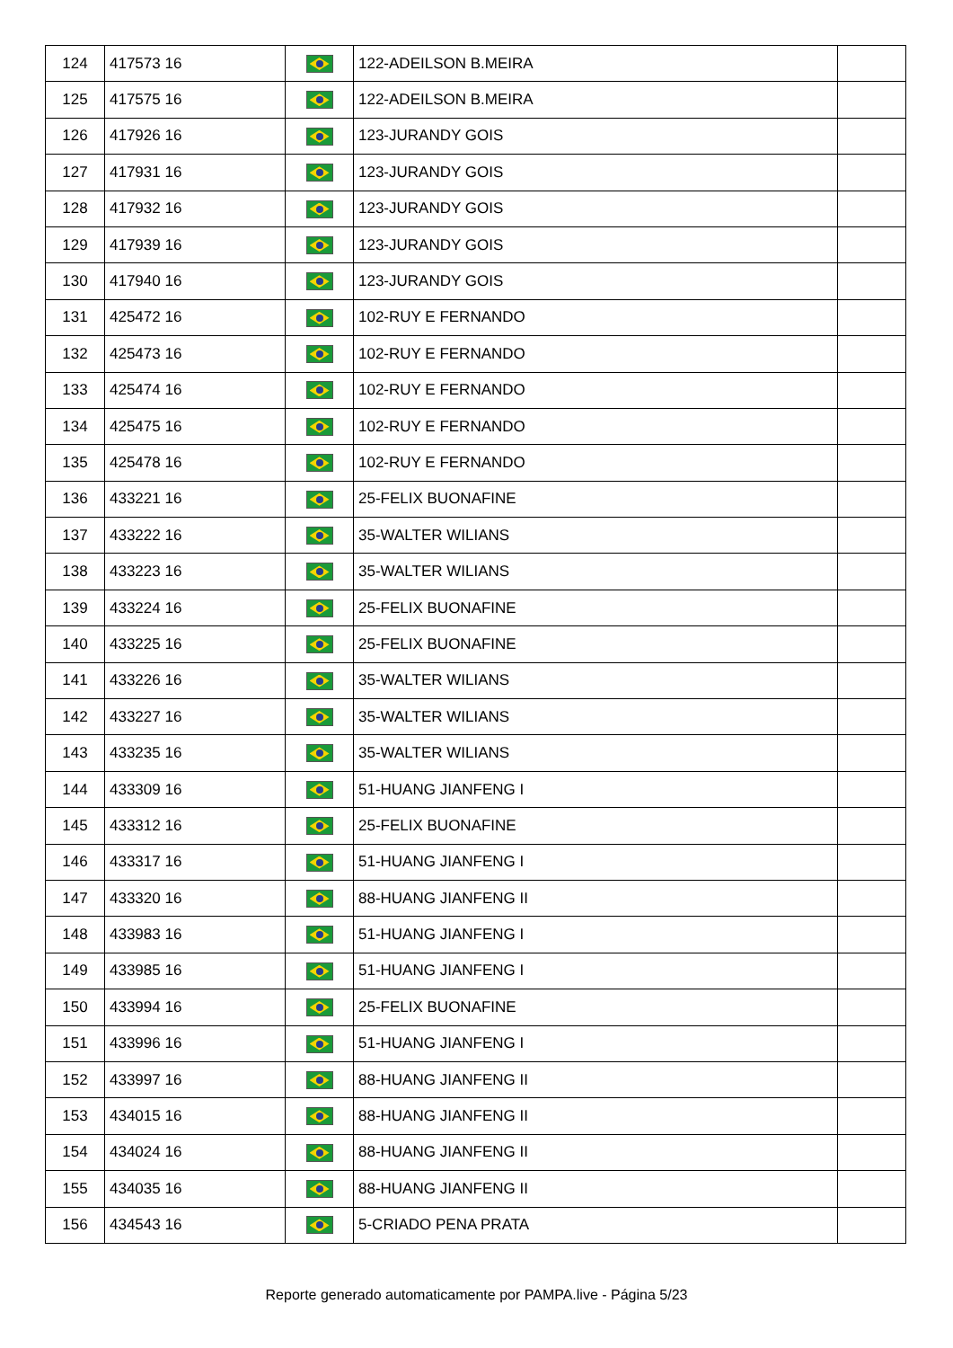| 124 | 417573 16 | | 122-ADEILSON B.MEIRA | |
| 125 | 417575 16 | | 122-ADEILSON B.MEIRA | |
| 126 | 417926 16 | | 123-JURANDY GOIS | |
| 127 | 417931 16 | | 123-JURANDY GOIS | |
| 128 | 417932 16 | | 123-JURANDY GOIS | |
| 129 | 417939 16 | | 123-JURANDY GOIS | |
| 130 | 417940 16 | | 123-JURANDY GOIS | |
| 131 | 425472 16 | | 102-RUY E FERNANDO | |
| 132 | 425473 16 | | 102-RUY E FERNANDO | |
| 133 | 425474 16 | | 102-RUY E FERNANDO | |
| 134 | 425475 16 | | 102-RUY E FERNANDO | |
| 135 | 425478 16 | | 102-RUY E FERNANDO | |
| 136 | 433221 16 | | 25-FELIX BUONAFINE | |
| 137 | 433222 16 | | 35-WALTER WILIANS | |
| 138 | 433223 16 | | 35-WALTER WILIANS | |
| 139 | 433224 16 | | 25-FELIX BUONAFINE | |
| 140 | 433225 16 | | 25-FELIX BUONAFINE | |
| 141 | 433226 16 | | 35-WALTER WILIANS | |
| 142 | 433227 16 | | 35-WALTER WILIANS | |
| 143 | 433235 16 | | 35-WALTER WILIANS | |
| 144 | 433309 16 | | 51-HUANG JIANFENG I | |
| 145 | 433312 16 | | 25-FELIX BUONAFINE | |
| 146 | 433317 16 | | 51-HUANG JIANFENG I | |
| 147 | 433320 16 | | 88-HUANG JIANFENG II | |
| 148 | 433983 16 | | 51-HUANG JIANFENG I | |
| 149 | 433985 16 | | 51-HUANG JIANFENG I | |
| 150 | 433994 16 | | 25-FELIX BUONAFINE | |
| 151 | 433996 16 | | 51-HUANG JIANFENG I | |
| 152 | 433997 16 | | 88-HUANG JIANFENG II | |
| 153 | 434015 16 | | 88-HUANG JIANFENG II | |
| 154 | 434024 16 | | 88-HUANG JIANFENG II | |
| 155 | 434035 16 | | 88-HUANG JIANFENG II | |
| 156 | 434543 16 | | 5-CRIADO PENA PRATA | |
Reporte generado automaticamente por PAMPA.live - Página 5/23